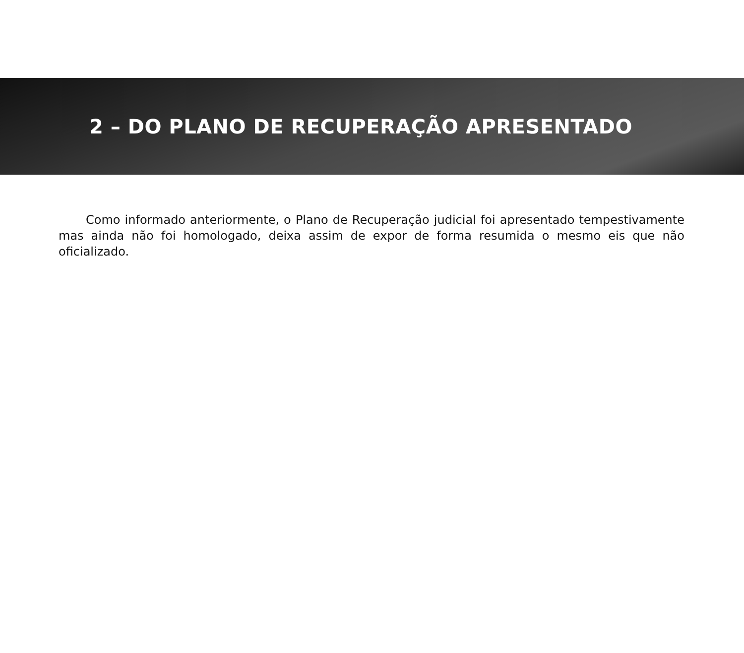2 – DO PLANO DE RECUPERAÇÃO APRESENTADO
Como informado anteriormente, o Plano de Recuperação judicial foi apresentado tempestivamente mas ainda não foi homologado, deixa assim de expor de forma resumida o mesmo eis que não oficializado.